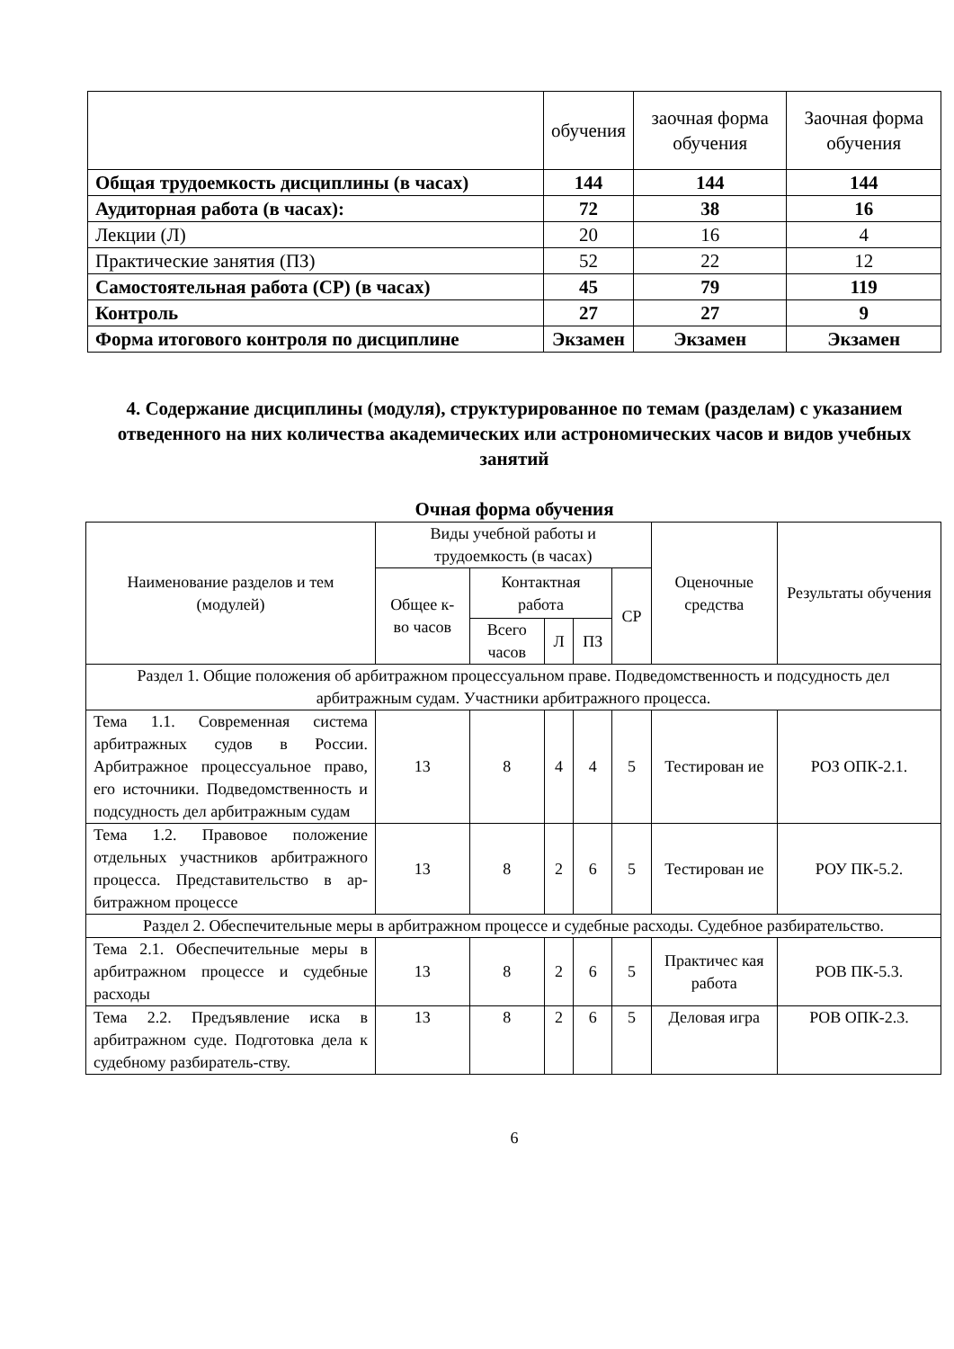| | обучения | заочная форма обучения | Заочная форма обучения |
| Общая трудоемкость дисциплины (в часах) | 144 | 144 | 144 |
| Аудиторная работа (в часах): | 72 | 38 | 16 |
| Лекции (Л) | 20 | 16 | 4 |
| Практические занятия (ПЗ) | 52 | 22 | 12 |
| Самостоятельная работа (СР) (в часах) | 45 | 79 | 119 |
| Контроль | 27 | 27 | 9 |
| Форма итогового контроля по дисциплине | Экзамен | Экзамен | Экзамен |
4. Содержание дисциплины (модуля), структурированное по темам (разделам) с указанием отведенного на них количества академических или астрономических часов и видов учебных занятий
Очная форма обучения
| Наименование разделов и тем (модулей) | Виды учебной работы и трудоемкость (в часах) | | | | | Оценочные средства | Результаты обучения |
| | Общее к-во часов | Контактная работа | | | СР | | |
| | | Всего часов | Л | ПЗ | | | |
| Раздел 1. Общие положения об арбитражном процессуальном праве. Подведомственность и подсудность дел арбитражным судам. Участники арбитражного процесса. | | | | | | | |
| Тема 1.1. Современная система арбитражных судов в России. Арбитражное процессуальное право, его источники. Подведомственность и подсудность дел арбитражным судам | 13 | 8 | 4 | 4 | 5 | Тестирован ие | РОЗ ОПК-2.1. |
| Тема 1.2. Правовое положение отдельных участников арбитражного процесса. Представительство в ар-битражном процессе | 13 | 8 | 2 | 6 | 5 | Тестирован ие | РОУ ПК-5.2. |
| Раздел 2. Обеспечительные меры в арбитражном процессе и судебные расходы. Судебное разбирательство. | | | | | | | |
| Тема 2.1. Обеспечительные меры в арбитражном процессе и судебные расходы | 13 | 8 | 2 | 6 | 5 | Практичес кая работа | РОВ ПК-5.3. |
| Тема 2.2. Предъявление иска в арбитражном суде. Подготовка дела к судебному разбиратель-ству. | 13 | 8 | 2 | 6 | 5 | Деловая игра | РОВ ОПК-2.3. |
6